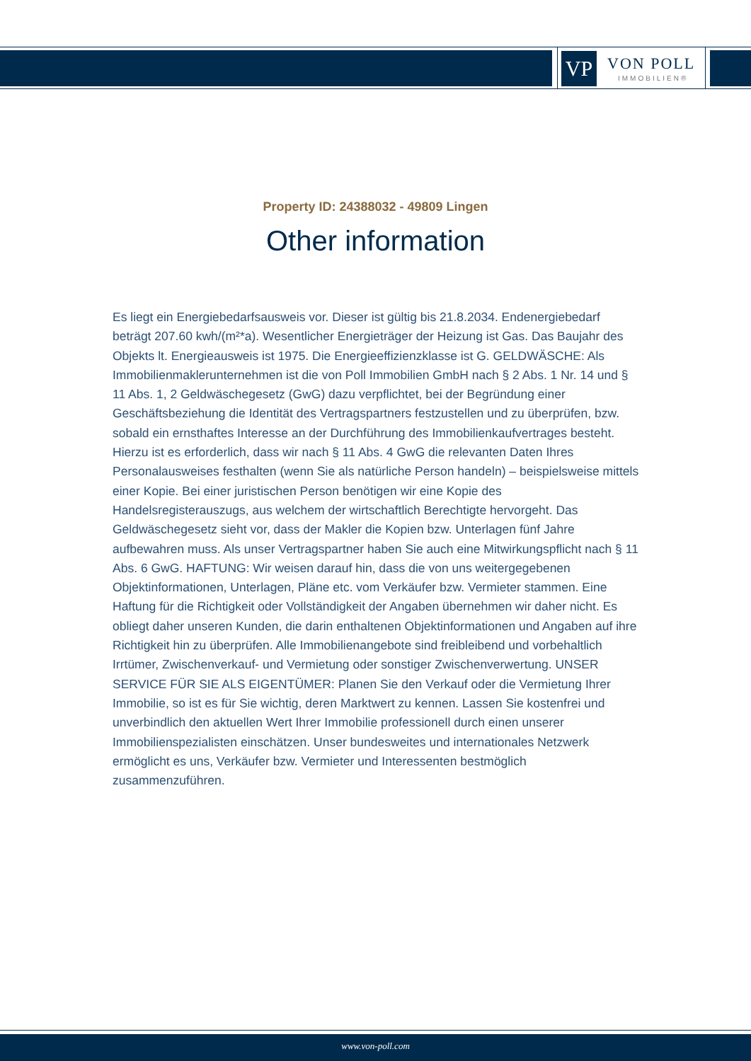VP VON POLL
IMMOBILIEN®
Property ID: 24388032 - 49809 Lingen
Other information
Es liegt ein Energiebedarfsausweis vor. Dieser ist gültig bis 21.8.2034. Endenergiebedarf beträgt 207.60 kwh/(m²*a). Wesentlicher Energieträger der Heizung ist Gas. Das Baujahr des Objekts lt. Energieausweis ist 1975. Die Energieeffizienzklasse ist G. GELDWÄSCHE: Als Immobilienmaklerunternehmen ist die von Poll Immobilien GmbH nach § 2 Abs. 1 Nr. 14 und § 11 Abs. 1, 2 Geldwäschegesetz (GwG) dazu verpflichtet, bei der Begründung einer Geschäftsbeziehung die Identität des Vertragspartners festzustellen und zu überprüfen, bzw. sobald ein ernsthaftes Interesse an der Durchführung des Immobilienkaufvertrages besteht. Hierzu ist es erforderlich, dass wir nach § 11 Abs. 4 GwG die relevanten Daten Ihres Personalausweises festhalten (wenn Sie als natürliche Person handeln) – beispielsweise mittels einer Kopie. Bei einer juristischen Person benötigen wir eine Kopie des Handelsregisterauszugs, aus welchem der wirtschaftlich Berechtigte hervorgeht. Das Geldwäschegesetz sieht vor, dass der Makler die Kopien bzw. Unterlagen fünf Jahre aufbewahren muss. Als unser Vertragspartner haben Sie auch eine Mitwirkungspflicht nach § 11 Abs. 6 GwG. HAFTUNG: Wir weisen darauf hin, dass die von uns weitergegebenen Objektinformationen, Unterlagen, Pläne etc. vom Verkäufer bzw. Vermieter stammen. Eine Haftung für die Richtigkeit oder Vollständigkeit der Angaben übernehmen wir daher nicht. Es obliegt daher unseren Kunden, die darin enthaltenen Objektinformationen und Angaben auf ihre Richtigkeit hin zu überprüfen. Alle Immobilienangebote sind freibleibend und vorbehaltlich Irrtümer, Zwischenverkauf- und Vermietung oder sonstiger Zwischenverwertung. UNSER SERVICE FÜR SIE ALS EIGENTÜMER: Planen Sie den Verkauf oder die Vermietung Ihrer Immobilie, so ist es für Sie wichtig, deren Marktwert zu kennen. Lassen Sie kostenfrei und unverbindlich den aktuellen Wert Ihrer Immobilie professionell durch einen unserer Immobilienspezialisten einschätzen. Unser bundesweites und internationales Netzwerk ermöglicht es uns, Verkäufer bzw. Vermieter und Interessenten bestmöglich zusammenzuführen.
www.von-poll.com